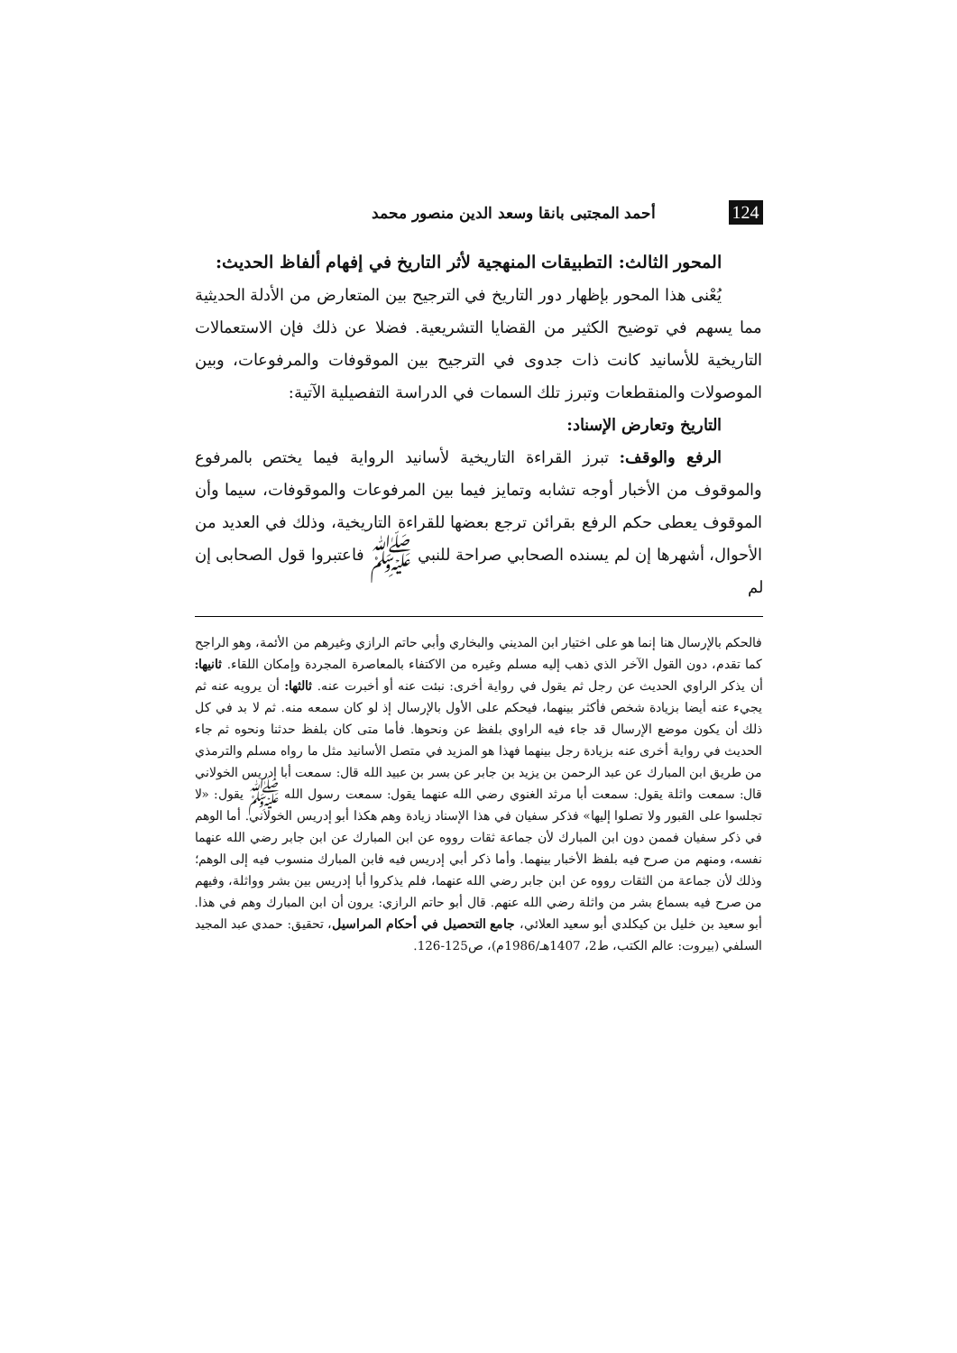124 أحمد المجتبى بانقا وسعد الدين منصور محمد
المحور الثالث: التطبيقات المنهجية لأثر التاريخ في إفهام ألفاظ الحديث:
يُعْنى هذا المحور بإظهار دور التاريخ في الترجيح بين المتعارض من الأدلة الحديثية مما يسهم في توضيح الكثير من القضايا التشريعية. فضلا عن ذلك فإن الاستعمالات التاريخية للأسانيد كانت ذات جدوى في الترجيح بين الموقوفات والمرفوعات، وبين الموصولات والمنقطعات وتبرز تلك السمات في الدراسة التفصيلية الآتية:
التاريخ وتعارض الإسناد:
الرفع والوقف: تبرز القراءة التاريخية لأسانيد الرواية فيما يختص بالمرفوع والموقوف من الأخبار أوجه تشابه وتمايز فيما بين المرفوعات والموقوفات، سيما وأن الموقوف يعطى حكم الرفع بقرائن ترجع بعضها للقراءة التاريخية، وذلك في العديد من الأحوال، أشهرها إن لم يسنده الصحابي صراحة للنبي ﷺ فاعتبروا قول الصحابى إن لم
فالحكم بالإرسال هنا إنما هو على اختيار ابن المديني والبخاري وأبي حاتم الرازي وغيرهم من الأئمة، وهو الراجح كما تقدم، دون القول الآخر الذي ذهب إليه مسلم وغيره من الاكتفاء بالمعاصرة المجردة وإمكان اللقاء. ثانيها: أن يذكر الراوي الحديث عن رجل ثم يقول في رواية أخرى: نبئت عنه أو أخبرت عنه. ثالثها: أن يرويه عنه ثم يجيء عنه أيضا بزيادة شخص فأكثر بينهما، فيحكم على الأول بالإرسال إذ لو كان سمعه منه. ثم لا بد في كل ذلك أن يكون موضع الإرسال قد جاء فيه الراوي بلفظ عن ونحوها. فأما متى كان بلفظ حدثنا ونحوه ثم جاء الحديث في رواية أخرى عنه بزيادة رجل بينهما فهذا هو المزيد في متصل الأسانيد مثل ما رواه مسلم والترمذي من طريق ابن المبارك عن عبد الرحمن بن يزيد بن جابر عن بسر بن عبيد الله قال: سمعت أبا إدريس الخولاني قال: سمعت واثلة يقول: سمعت أبا مرثد الغنوي رضي الله عنهما يقول: سمعت رسول الله ﷺ يقول: «لا تجلسوا على القبور ولا تصلوا إليها» فذكر سفيان في هذا الإسناد زيادة وهم هكذا أبو إدريس الخولاني. أما الوهم في ذكر سفيان فممن دون ابن المبارك لأن جماعة ثقات رووه عن ابن المبارك عن ابن جابر رضي الله عنهما نفسه، ومنهم من صرح فيه بلفظ الأخبار بينهما. وأما ذكر أبي إدريس فيه فابن المبارك منسوب فيه إلى الوهم؛ وذلك لأن جماعة من الثقات رووه عن ابن جابر رضي الله عنهما، فلم يذكروا أبا إدريس بين بشر وواثلة، وفيهم من صرح فيه بسماع بشر من واثلة رضي الله عنهم. قال أبو حاتم الرازي: يرون أن ابن المبارك وهم في هذا. أبو سعيد بن خليل بن كيكلدي أبو سعيد العلائي، جامع التحصيل في أحكام المراسيل، تحقيق: حمدي عبد المجيد السلفي (بيروت: عالم الكتب، ط2، 1407هـ/1986م)، ص125-126.